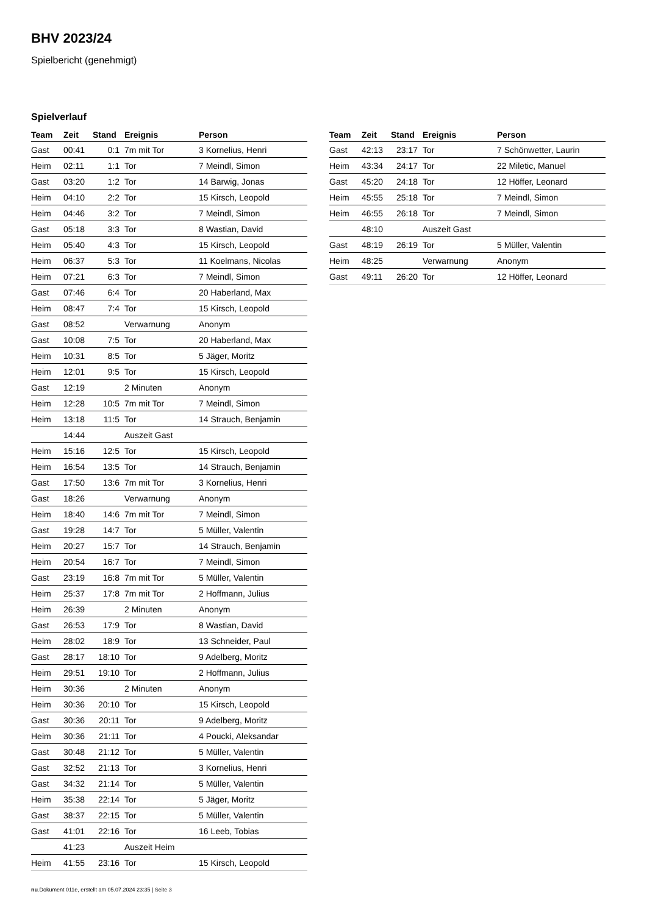BHV 2023/24
Spielbericht (genehmigt)
Spielverlauf
| Team | Zeit | Stand | Ereignis | Person |
| --- | --- | --- | --- | --- |
| Gast | 00:41 | 0:1 | 7m mit Tor | 3 Kornelius, Henri |
| Heim | 02:11 | 1:1 | Tor | 7 Meindl, Simon |
| Gast | 03:20 | 1:2 | Tor | 14 Barwig, Jonas |
| Heim | 04:10 | 2:2 | Tor | 15 Kirsch, Leopold |
| Heim | 04:46 | 3:2 | Tor | 7 Meindl, Simon |
| Gast | 05:18 | 3:3 | Tor | 8 Wastian, David |
| Heim | 05:40 | 4:3 | Tor | 15 Kirsch, Leopold |
| Heim | 06:37 | 5:3 | Tor | 11 Koelmans, Nicolas |
| Heim | 07:21 | 6:3 | Tor | 7 Meindl, Simon |
| Gast | 07:46 | 6:4 | Tor | 20 Haberland, Max |
| Heim | 08:47 | 7:4 | Tor | 15 Kirsch, Leopold |
| Gast | 08:52 | | Verwarnung | Anonym |
| Gast | 10:08 | 7:5 | Tor | 20 Haberland, Max |
| Heim | 10:31 | 8:5 | Tor | 5 Jäger, Moritz |
| Heim | 12:01 | 9:5 | Tor | 15 Kirsch, Leopold |
| Gast | 12:19 | | 2 Minuten | Anonym |
| Heim | 12:28 | 10:5 | 7m mit Tor | 7 Meindl, Simon |
| Heim | 13:18 | 11:5 | Tor | 14 Strauch, Benjamin |
| | 14:44 | | Auszeit Gast | |
| Heim | 15:16 | 12:5 | Tor | 15 Kirsch, Leopold |
| Heim | 16:54 | 13:5 | Tor | 14 Strauch, Benjamin |
| Gast | 17:50 | 13:6 | 7m mit Tor | 3 Kornelius, Henri |
| Gast | 18:26 | | Verwarnung | Anonym |
| Heim | 18:40 | 14:6 | 7m mit Tor | 7 Meindl, Simon |
| Gast | 19:28 | 14:7 | Tor | 5 Müller, Valentin |
| Heim | 20:27 | 15:7 | Tor | 14 Strauch, Benjamin |
| Heim | 20:54 | 16:7 | Tor | 7 Meindl, Simon |
| Gast | 23:19 | 16:8 | 7m mit Tor | 5 Müller, Valentin |
| Heim | 25:37 | 17:8 | 7m mit Tor | 2 Hoffmann, Julius |
| Heim | 26:39 | | 2 Minuten | Anonym |
| Gast | 26:53 | 17:9 | Tor | 8 Wastian, David |
| Heim | 28:02 | 18:9 | Tor | 13 Schneider, Paul |
| Gast | 28:17 | 18:10 | Tor | 9 Adelberg, Moritz |
| Heim | 29:51 | 19:10 | Tor | 2 Hoffmann, Julius |
| Heim | 30:36 | | 2 Minuten | Anonym |
| Heim | 30:36 | 20:10 | Tor | 15 Kirsch, Leopold |
| Gast | 30:36 | 20:11 | Tor | 9 Adelberg, Moritz |
| Heim | 30:36 | 21:11 | Tor | 4 Poucki, Aleksandar |
| Gast | 30:48 | 21:12 | Tor | 5 Müller, Valentin |
| Gast | 32:52 | 21:13 | Tor | 3 Kornelius, Henri |
| Gast | 34:32 | 21:14 | Tor | 5 Müller, Valentin |
| Heim | 35:38 | 22:14 | Tor | 5 Jäger, Moritz |
| Gast | 38:37 | 22:15 | Tor | 5 Müller, Valentin |
| Gast | 41:01 | 22:16 | Tor | 16 Leeb, Tobias |
| | 41:23 | | Auszeit Heim | |
| Heim | 41:55 | 23:16 | Tor | 15 Kirsch, Leopold |
| Team | Zeit | Stand | Ereignis | Person |
| --- | --- | --- | --- | --- |
| Gast | 42:13 | 23:17 | Tor | 7 Schönwetter, Laurin |
| Heim | 43:34 | 24:17 | Tor | 22 Miletic, Manuel |
| Gast | 45:20 | 24:18 | Tor | 12 Höffer, Leonard |
| Heim | 45:55 | 25:18 | Tor | 7 Meindl, Simon |
| Heim | 46:55 | 26:18 | Tor | 7 Meindl, Simon |
| | 48:10 | | Auszeit Gast | |
| Gast | 48:19 | 26:19 | Tor | 5 Müller, Valentin |
| Heim | 48:25 | | Verwarnung | Anonym |
| Gast | 49:11 | 26:20 | Tor | 12 Höffer, Leonard |
nu.Dokument 011e, erstellt am 05.07.2024 23:35 | Seite 3